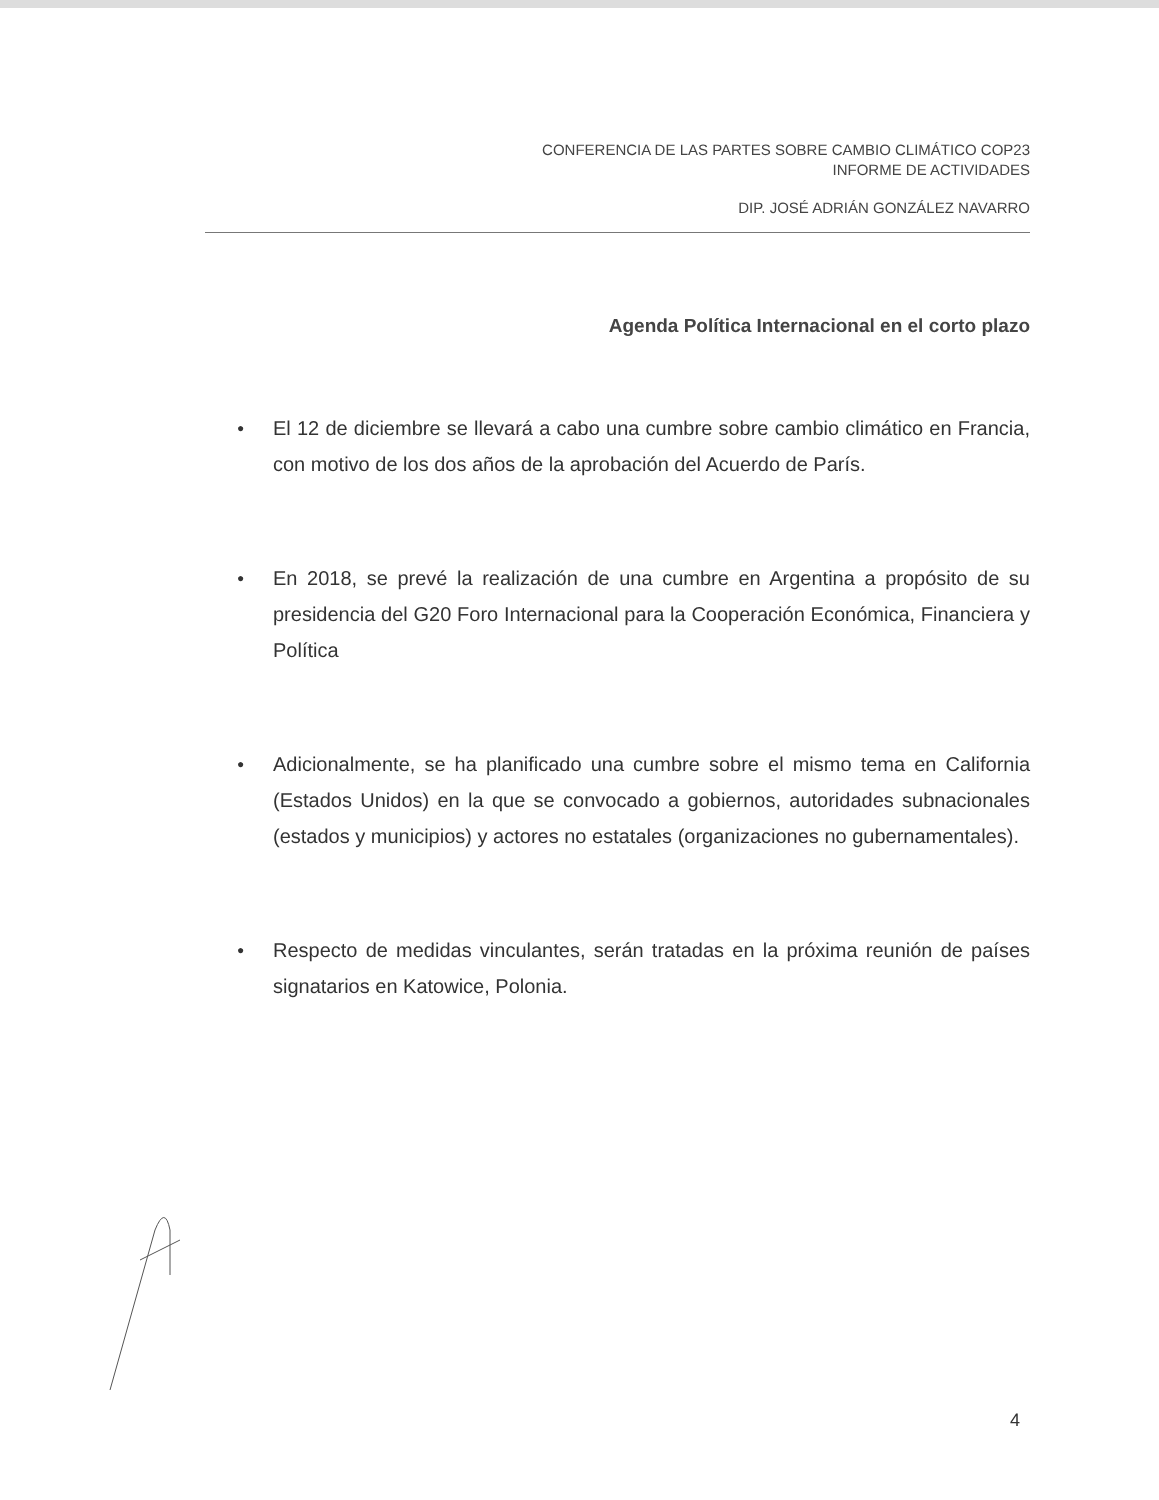CONFERENCIA DE LAS PARTES SOBRE CAMBIO CLIMÁTICO COP23
INFORME DE ACTIVIDADES
DIP. JOSÉ ADRIÁN GONZÁLEZ NAVARRO
Agenda Política Internacional en el corto plazo
● El 12 de diciembre se llevará a cabo una cumbre sobre cambio climático en Francia, con motivo de los dos años de la aprobación del Acuerdo de París.
● En 2018, se prevé la realización de una cumbre en Argentina a propósito de su presidencia del G20 Foro Internacional para la Cooperación Económica, Financiera y Política
● Adicionalmente, se ha planificado una cumbre sobre el mismo tema en California (Estados Unidos) en la que se convocado a gobiernos, autoridades subnacionales (estados y municipios) y actores no estatales (organizaciones no gubernamentales).
● Respecto de medidas vinculantes, serán tratadas en la próxima reunión de países signatarios en Katowice, Polonia.
4